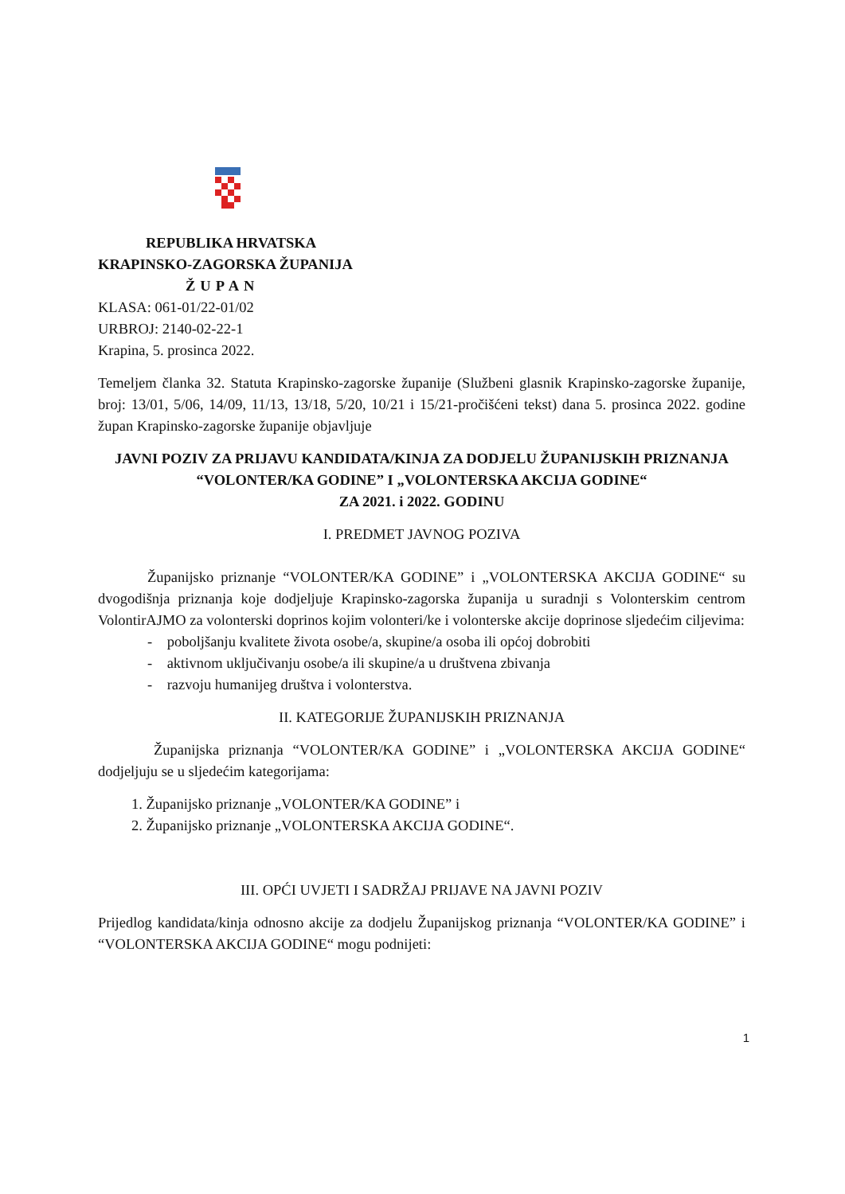REPUBLIKA HRVATSKA
KRAPINSKO-ZAGORSKA ŽUPANIJA
ŽUPAN
KLASA: 061-01/22-01/02
URBROJ: 2140-02-22-1
Krapina, 5. prosinca 2022.
Temeljem članka 32. Statuta Krapinsko-zagorske županije (Službeni glasnik Krapinsko-zagorske županije, broj: 13/01, 5/06, 14/09, 11/13, 13/18, 5/20, 10/21 i 15/21-pročišćeni tekst) dana 5. prosinca 2022. godine župan Krapinsko-zagorske županije objavljuje
JAVNI POZIV ZA PRIJAVU KANDIDATA/KINJA ZA DODJELU ŽUPANIJSKIH PRIZNANJA “VOLONTER/KA GODINE” I „VOLONTERSKA AKCIJA GODINE“
ZA 2021. i 2022. GODINU
I. PREDMET JAVNOG POZIVA
Županijsko priznanje “VOLONTER/KA GODINE” i „VOLONTERSKA AKCIJA GODINE“ su dvogodišnja priznanja koje dodjeljuje Krapinsko-zagorska županija u suradnji s Volonterskim centrom VolontirAJMO za volonterski doprinos kojim volonteri/ke i volonterske akcije doprinose sljedećim ciljevima:
- poboljšanju kvalitete života osobe/a, skupine/a osoba ili općoj dobrobiti
- aktivnom uključivanju osobe/a ili skupine/a u društvena zbivanja
- razvoju humanijeg društva i volonterstva.
II. KATEGORIJE ŽUPANIJSKIH PRIZNANJA
Županijska priznanja “VOLONTER/KA GODINE” i „VOLONTERSKA AKCIJA GODINE“ dodjeljuju se u sljedećim kategorijama:
1. Županijsko priznanje „VOLONTER/KA GODINE” i
2. Županijsko priznanje „VOLONTERSKA AKCIJA GODINE“.
III. OPĆI UVJETI I SADRŽAJ PRIJAVE NA JAVNI POZIV
Prijedlog kandidata/kinja odnosno akcije za dodjelu Županijskog priznanja “VOLONTER/KA GODINE” i “VOLONTERSKA AKCIJA GODINE“ mogu podnijeti:
1